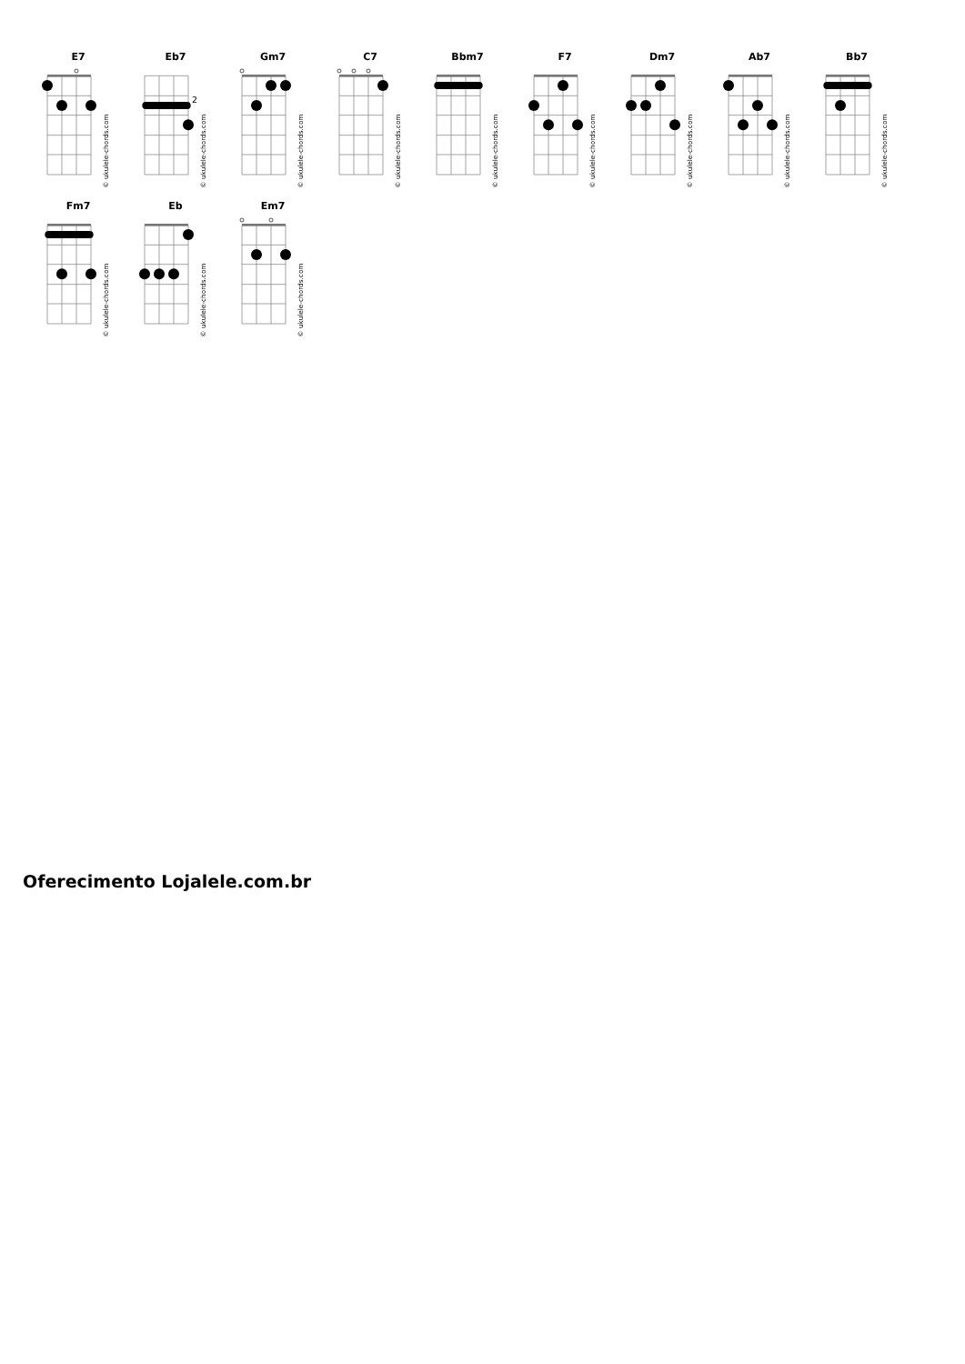E7
© ukulele-chords.com
Eb7
2
© ukulele-chords.com
Gm7
© ukulele-chords.com
C7
© ukulele-chords.com
Bbm7
© ukulele-chords.com
F7
© ukulele-chords.com
Dm7
© ukulele-chords.com
Ab7
© ukulele-chords.com
Bb7
© ukulele-chords.com
Fm7
© ukulele-chords.com
Eb
© ukulele-chords.com
Em7
© ukulele-chords.com
Oferecimento Lojalele.com.br